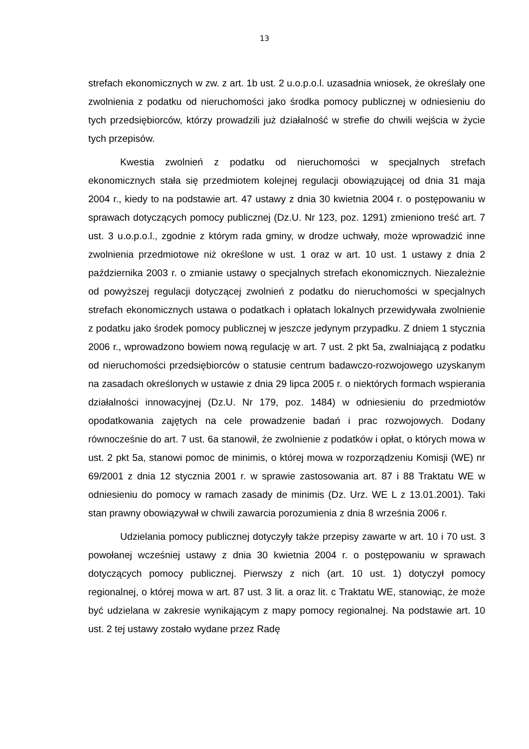13
strefach ekonomicznych w zw. z art. 1b ust. 2 u.o.p.o.l. uzasadnia wniosek, że określały one zwolnienia z podatku od nieruchomości jako środka pomocy publicznej w odniesieniu do tych przedsiębiorców, którzy prowadzili już działalność w strefie do chwili wejścia w życie tych przepisów.
Kwestia zwolnień z podatku od nieruchomości w specjalnych strefach ekonomicznych stała się przedmiotem kolejnej regulacji obowiązującej od dnia 31 maja 2004 r., kiedy to na podstawie art. 47 ustawy z dnia 30 kwietnia 2004 r. o postępowaniu w sprawach dotyczących pomocy publicznej (Dz.U. Nr 123, poz. 1291) zmieniono treść art. 7 ust. 3 u.o.p.o.l., zgodnie z którym rada gminy, w drodze uchwały, może wprowadzić inne zwolnienia przedmiotowe niż określone w ust. 1 oraz w art. 10 ust. 1 ustawy z dnia 2 października 2003 r. o zmianie ustawy o specjalnych strefach ekonomicznych. Niezależnie od powyższej regulacji dotyczącej zwolnień z podatku do nieruchomości w specjalnych strefach ekonomicznych ustawa o podatkach i opłatach lokalnych przewidywała zwolnienie z podatku jako środek pomocy publicznej w jeszcze jedynym przypadku. Z dniem 1 stycznia 2006 r., wprowadzono bowiem nową regulację w art. 7 ust. 2 pkt 5a, zwalniającą z podatku od nieruchomości przedsiębiorców o statusie centrum badawczo-rozwojowego uzyskanym na zasadach określonych w ustawie z dnia 29 lipca 2005 r. o niektórych formach wspierania działalności innowacyjnej (Dz.U. Nr 179, poz. 1484) w odniesieniu do przedmiotów opodatkowania zajętych na cele prowadzenie badań i prac rozwojowych. Dodany równocześnie do art. 7 ust. 6a stanowił, że zwolnienie z podatków i opłat, o których mowa w ust. 2 pkt 5a, stanowi pomoc de minimis, o której mowa w rozporządzeniu Komisji (WE) nr 69/2001 z dnia 12 stycznia 2001 r. w sprawie zastosowania art. 87 i 88 Traktatu WE w odniesieniu do pomocy w ramach zasady de minimis (Dz. Urz. WE L z 13.01.2001). Taki stan prawny obowiązywał w chwili zawarcia porozumienia z dnia 8 września 2006 r.
Udzielania pomocy publicznej dotyczyły także przepisy zawarte w art. 10 i 70 ust. 3 powołanej wcześniej ustawy z dnia 30 kwietnia 2004 r. o postępowaniu w sprawach dotyczących pomocy publicznej. Pierwszy z nich (art. 10 ust. 1) dotyczył pomocy regionalnej, o której mowa w art. 87 ust. 3 lit. a oraz lit. c Traktatu WE, stanowiąc, że może być udzielana w zakresie wynikającym z mapy pomocy regionalnej. Na podstawie art. 10 ust. 2 tej ustawy zostało wydane przez Radę